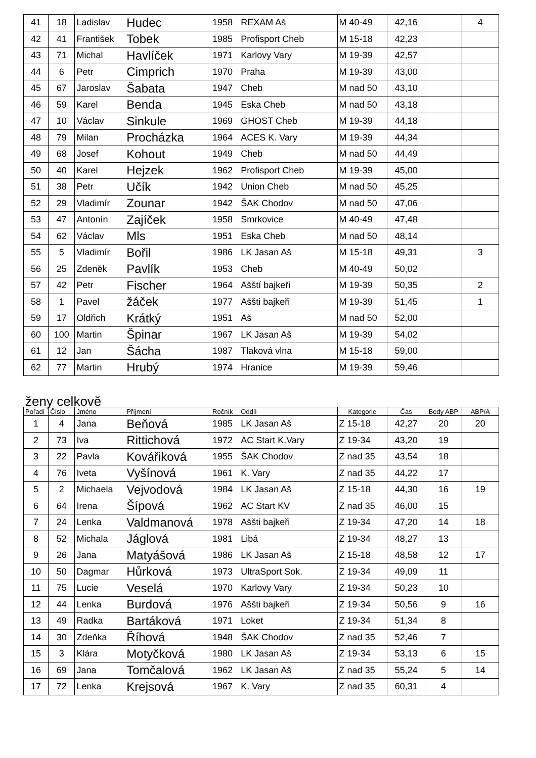| 41 | 18 | Ladislav | Hudec | 1958 | REXAM Aš | M 40-49 | 42,16 | | 4 |
| 42 | 41 | František | Tobek | 1985 | Profisport Cheb | M 15-18 | 42,23 | | |
| 43 | 71 | Michal | Havlíček | 1971 | Karlovy Vary | M 19-39 | 42,57 | | |
| 44 | 6 | Petr | Cimprich | 1970 | Praha | M 19-39 | 43,00 | | |
| 45 | 67 | Jaroslav | Šabata | 1947 | Cheb | M nad 50 | 43,10 | | |
| 46 | 59 | Karel | Benda | 1945 | Eska Cheb | M nad 50 | 43,18 | | |
| 47 | 10 | Václav | Sinkule | 1969 | GHOST Cheb | M 19-39 | 44,18 | | |
| 48 | 79 | Milan | Procházka | 1964 | ACES K. Vary | M 19-39 | 44,34 | | |
| 49 | 68 | Josef | Kohout | 1949 | Cheb | M nad 50 | 44,49 | | |
| 50 | 40 | Karel | Hejzek | 1962 | Profisport Cheb | M 19-39 | 45,00 | | |
| 51 | 38 | Petr | Učík | 1942 | Union Cheb | M nad 50 | 45,25 | | |
| 52 | 29 | Vladimír | Zounar | 1942 | ŠAK Chodov | M nad 50 | 47,06 | | |
| 53 | 47 | Antonín | Zajíček | 1958 | Smrkovice | M 40-49 | 47,48 | | |
| 54 | 62 | Václav | Mls | 1951 | Eska Cheb | M nad 50 | 48,14 | | |
| 55 | 5 | Vladimír | Bořil | 1986 | LK Jasan Aš | M 15-18 | 49,31 | | 3 |
| 56 | 25 | Zdeněk | Pavlík | 1953 | Cheb | M 40-49 | 50,02 | | |
| 57 | 42 | Petr | Fischer | 1964 | Ašští bajkeři | M 19-39 | 50,35 | | 2 |
| 58 | 1 | Pavel | žáček | 1977 | Aššti bajkeři | M 19-39 | 51,45 | | 1 |
| 59 | 17 | Oldřich | Krátký | 1951 | Aš | M nad 50 | 52,00 | | |
| 60 | 100 | Martin | Špinar | 1967 | LK Jasan Aš | M 19-39 | 54,02 | | |
| 61 | 12 | Jan | Šácha | 1987 | Tlaková vlna | M 15-18 | 59,00 | | |
| 62 | 77 | Martin | Hrubý | 1974 | Hranice | M 19-39 | 59,46 | | |
ženy celkově
| Pořadí | Číslo | Jméno | Příjmení | Ročník | Oddíl | Kategorie | Čas | Body ABP | ABP/A |
| --- | --- | --- | --- | --- | --- | --- | --- | --- | --- |
| 1 | 4 | Jana | Beňová | 1985 | LK Jasan Aš | Z 15-18 | 42,27 | 20 | 20 |
| 2 | 73 | Iva | Rittichová | 1972 | AC Start K.Vary | Z 19-34 | 43,20 | 19 | |
| 3 | 22 | Pavla | Kovářiková | 1955 | ŠAK Chodov | Z nad 35 | 43,54 | 18 | |
| 4 | 76 | Iveta | Vyšínová | 1961 | K. Vary | Z nad 35 | 44,22 | 17 | |
| 5 | 2 | Michaela | Vejvodová | 1984 | LK Jasan Aš | Z 15-18 | 44,30 | 16 | 19 |
| 6 | 64 | Irena | Šípová | 1962 | AC Start KV | Z nad 35 | 46,00 | 15 | |
| 7 | 24 | Lenka | Valdmanová | 1978 | Aššti bajkeři | Z 19-34 | 47,20 | 14 | 18 |
| 8 | 52 | Michala | Jáglová | 1981 | Libá | Z 19-34 | 48,27 | 13 | |
| 9 | 26 | Jana | Matyášová | 1986 | LK Jasan Aš | Z 15-18 | 48,58 | 12 | 17 |
| 10 | 50 | Dagmar | Hůrková | 1973 | UltraSport Sok. | Z 19-34 | 49,09 | 11 | |
| 11 | 75 | Lucie | Veselá | 1970 | Karlovy Vary | Z 19-34 | 50,23 | 10 | |
| 12 | 44 | Lenka | Burdová | 1976 | Aššti bajkeři | Z 19-34 | 50,56 | 9 | 16 |
| 13 | 49 | Radka | Bartáková | 1971 | Loket | Z 19-34 | 51,34 | 8 | |
| 14 | 30 | Zdeňka | Říhová | 1948 | ŠAK Chodov | Z nad 35 | 52,46 | 7 | |
| 15 | 3 | Klára | Motyčková | 1980 | LK Jasan Aš | Z 19-34 | 53,13 | 6 | 15 |
| 16 | 69 | Jana | Tomčalová | 1962 | LK Jasan Aš | Z nad 35 | 55,24 | 5 | 14 |
| 17 | 72 | Lenka | Krejsová | 1967 | K. Vary | Z nad 35 | 60,31 | 4 | |